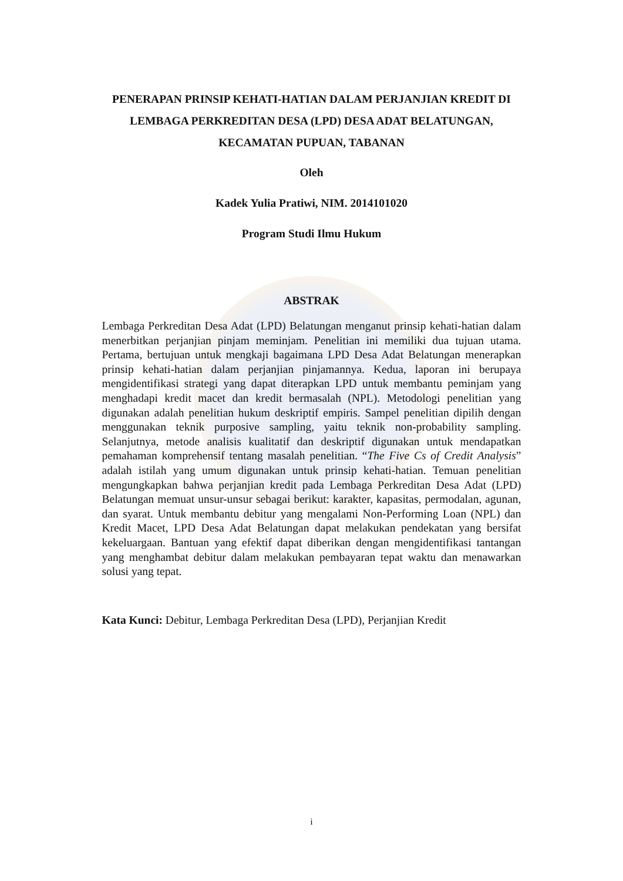PENERAPAN PRINSIP KEHATI-HATIAN DALAM PERJANJIAN KREDIT DI LEMBAGA PERKREDITAN DESA (LPD) DESA ADAT BELATUNGAN, KECAMATAN PUPUAN, TABANAN
Oleh
Kadek Yulia Pratiwi, NIM. 2014101020
Program Studi Ilmu Hukum
ABSTRAK
Lembaga Perkreditan Desa Adat (LPD) Belatungan menganut prinsip kehati-hatian dalam menerbitkan perjanjian pinjam meminjam. Penelitian ini memiliki dua tujuan utama. Pertama, bertujuan untuk mengkaji bagaimana LPD Desa Adat Belatungan menerapkan prinsip kehati-hatian dalam perjanjian pinjamannya. Kedua, laporan ini berupaya mengidentifikasi strategi yang dapat diterapkan LPD untuk membantu peminjam yang menghadapi kredit macet dan kredit bermasalah (NPL). Metodologi penelitian yang digunakan adalah penelitian hukum deskriptif empiris. Sampel penelitian dipilih dengan menggunakan teknik purposive sampling, yaitu teknik non-probability sampling. Selanjutnya, metode analisis kualitatif dan deskriptif digunakan untuk mendapatkan pemahaman komprehensif tentang masalah penelitian. “The Five Cs of Credit Analysis” adalah istilah yang umum digunakan untuk prinsip kehati-hatian. Temuan penelitian mengungkapkan bahwa perjanjian kredit pada Lembaga Perkreditan Desa Adat (LPD) Belatungan memuat unsur-unsur sebagai berikut: karakter, kapasitas, permodalan, agunan, dan syarat. Untuk membantu debitur yang mengalami Non-Performing Loan (NPL) dan Kredit Macet, LPD Desa Adat Belatungan dapat melakukan pendekatan yang bersifat kekeluargaan. Bantuan yang efektif dapat diberikan dengan mengidentifikasi tantangan yang menghambat debitur dalam melakukan pembayaran tepat waktu dan menawarkan solusi yang tepat.
Kata Kunci: Debitur, Lembaga Perkreditan Desa (LPD), Perjanjian Kredit
i